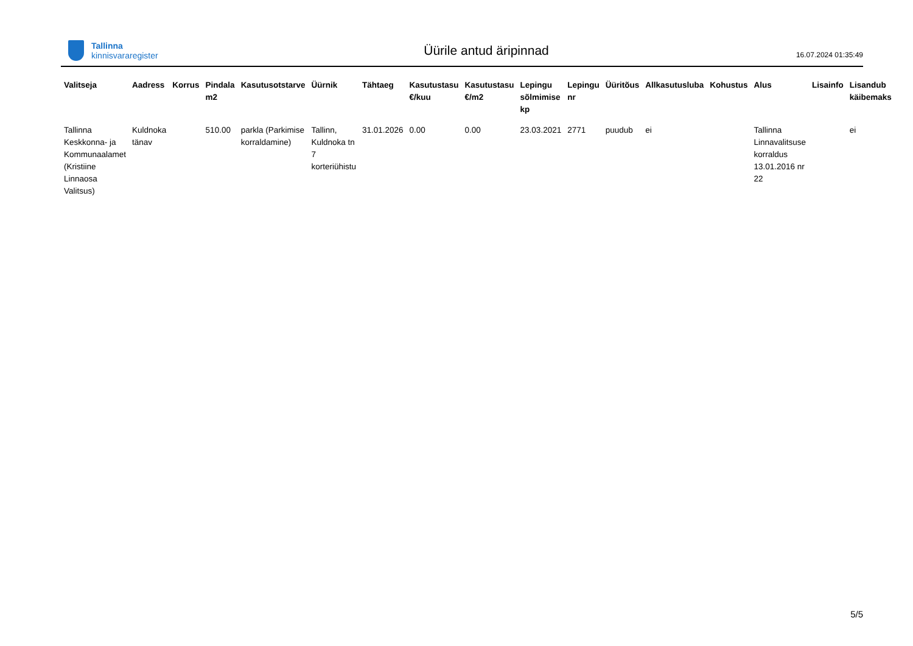Tallinna
kinnisvararegister
Üürile antud äripinnad
16.07.2024 01:35:49
| Valitseja | Aadress | Korrus | Pindala m2 | Kasutusotstarve | Üürnik | Tähtaeg | Kasutustasu €/kuu | Kasutustasu €/m2 | Lepingu sõlmimise kp | Lepingu nr | Üüritõus | Allkasutusluba | Kohustus | Alus | Lisainfo | Lisandub käibemaks |
| --- | --- | --- | --- | --- | --- | --- | --- | --- | --- | --- | --- | --- | --- | --- | --- | --- |
| Tallinna Keskkonna- ja Kommunaalamet (Kristiine Linnaosa Valitsus) | Kuldnoka tänav | | 510.00 | parkla (Parkimise korraldamine) | Tallinn, Kuldnoka tn 7 korteriühistu | 31.01.2026 | 0.00 | 0.00 | 23.03.2021 | 2771 | puudub | ei | | Tallinna Linnavalitsuse korraldus 13.01.2016 nr 22 | | ei |
5/5